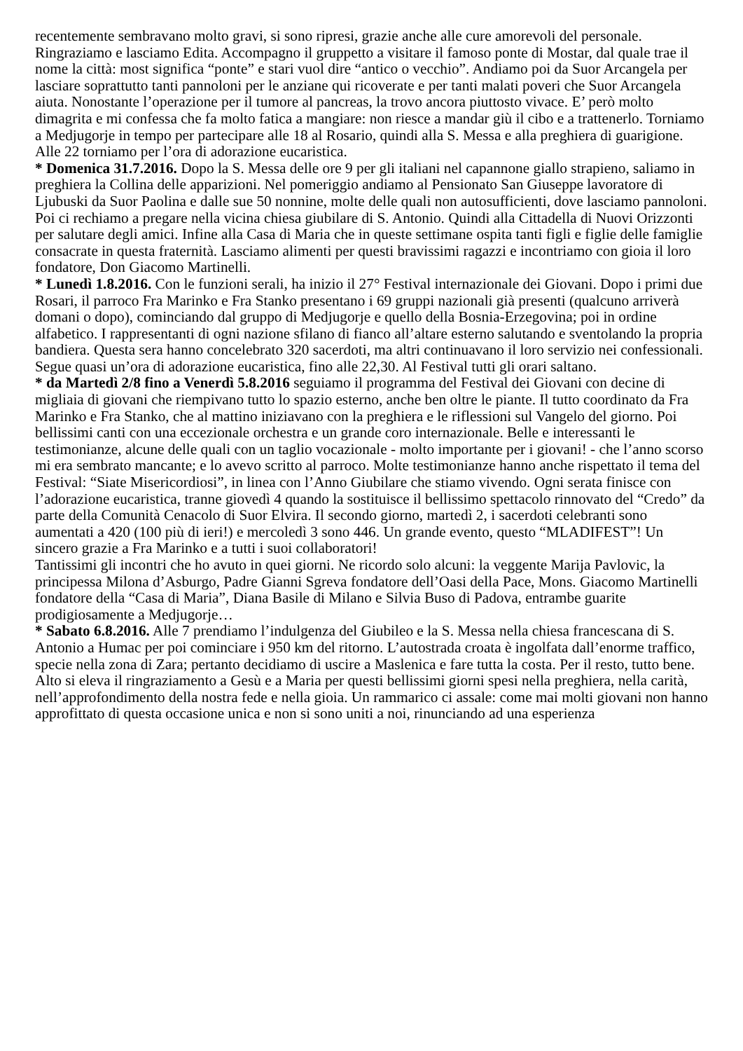recentemente sembravano molto gravi, si sono ripresi, grazie anche alle cure amorevoli del personale. Ringraziamo e lasciamo Edita. Accompagno il gruppetto a visitare il famoso ponte di Mostar, dal quale trae il nome la città: most significa “ponte” e stari vuol dire “antico o vecchio”. Andiamo poi da Suor Arcangela per lasciare soprattutto tanti pannoloni per le anziane qui ricoverate e per tanti malati poveri che Suor Arcangela aiuta. Nonostante l’operazione per il tumore al pancreas, la trovo ancora piuttosto vivace. E’ però molto dimagrita e mi confessa che fa molto fatica a mangiare: non riesce a mandar giù il cibo e a trattenerlo. Torniamo a Medjugorje in tempo per partecipare alle 18 al Rosario, quindi alla S. Messa e alla preghiera di guarigione. Alle 22 torniamo per l’ora di adorazione eucaristica.
* Domenica 31.7.2016. Dopo la S. Messa delle ore 9 per gli italiani nel capannone giallo strapieno, saliamo in preghiera la Collina delle apparizioni. Nel pomeriggio andiamo al Pensionato San Giuseppe lavoratore di Ljubuski da Suor Paolina e dalle sue 50 nonnine, molte delle quali non autosufficienti, dove lasciamo pannoloni. Poi ci rechiamo a pregare nella vicina chiesa giubilare di S. Antonio. Quindi alla Cittadella di Nuovi Orizzonti per salutare degli amici. Infine alla Casa di Maria che in queste settimane ospita tanti figli e figlie delle famiglie consacrate in questa fraternità. Lasciamo alimenti per questi bravissimi ragazzi e incontriamo con gioia il loro fondatore, Don Giacomo Martinelli.
* Lunedì 1.8.2016. Con le funzioni serali, ha inizio il 27° Festival internazionale dei Giovani. Dopo i primi due Rosari, il parroco Fra Marinko e Fra Stanko presentano i 69 gruppi nazionali già presenti (qualcuno arriverà domani o dopo), cominciando dal gruppo di Medjugorje e quello della Bosnia-Erzegovina; poi in ordine alfabetico. I rappresentanti di ogni nazione sfilano di fianco all’altare esterno salutando e sventolando la propria bandiera. Questa sera hanno concelebrato 320 sacerdoti, ma altri continuavano il loro servizio nei confessionali. Segue quasi un’ora di adorazione eucaristica, fino alle 22,30. Al Festival tutti gli orari saltano.
* da Martedì 2/8 fino a Venerdì 5.8.2016 seguiamo il programma del Festival dei Giovani con decine di migliaia di giovani che riempivano tutto lo spazio esterno, anche ben oltre le piante. Il tutto coordinato da Fra Marinko e Fra Stanko, che al mattino iniziavano con la preghiera e le riflessioni sul Vangelo del giorno. Poi bellissimi canti con una eccezionale orchestra e un grande coro internazionale. Belle e interessanti le testimonianze, alcune delle quali con un taglio vocazionale - molto importante per i giovani! - che l’anno scorso mi era sembrato mancante; e lo avevo scritto al parroco. Molte testimonianze hanno anche rispettato il tema del Festival: “Siate Misericordiosi”, in linea con l’Anno Giubilare che stiamo vivendo. Ogni serata finisce con l’adorazione eucaristica, tranne giovedì 4 quando la sostituisce il bellissimo spettacolo rinnovato del “Credo” da parte della Comunità Cenacolo di Suor Elvira. Il secondo giorno, martedì 2, i sacerdoti celebranti sono aumentati a 420 (100 più di ieri!) e mercoledì 3 sono 446. Un grande evento, questo “MLADIFEST”! Un sincero grazie a Fra Marinko e a tutti i suoi collaboratori!
Tantissimi gli incontri che ho avuto in quei giorni. Ne ricordo solo alcuni: la veggente Marija Pavlovic, la principessa Milona d’Asburgo, Padre Gianni Sgreva fondatore dell’Oasi della Pace, Mons. Giacomo Martinelli fondatore della “Casa di Maria”, Diana Basile di Milano e Silvia Buso di Padova, entrambe guarite prodigiosamente a Medjugorje…
* Sabato 6.8.2016. Alle 7 prendiamo l’indulgenza del Giubileo e la S. Messa nella chiesa francescana di S. Antonio a Humac per poi cominciare i 950 km del ritorno. L’autostrada croata è ingolfata dall’enorme traffico, specie nella zona di Zara; pertanto decidiamo di uscire a Maslenica e fare tutta la costa. Per il resto, tutto bene. Alto si eleva il ringraziamento a Gesù e a Maria per questi bellissimi giorni spesi nella preghiera, nella carità, nell’approfondimento della nostra fede e nella gioia. Un rammarico ci assale: come mai molti giovani non hanno approfittato di questa occasione unica e non si sono uniti a noi, rinunciando ad una esperienza